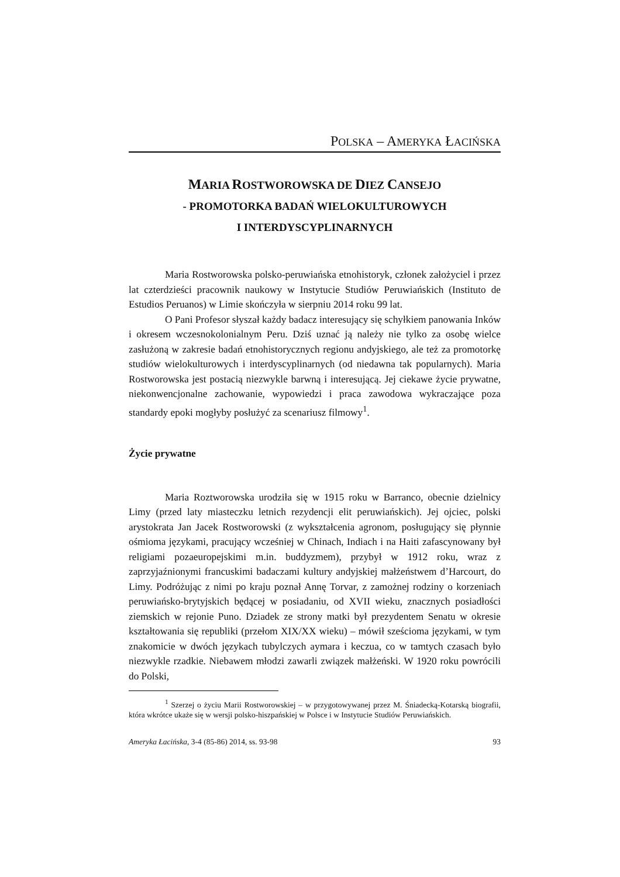POLSKA – AMERYKA ŁACIŃSKA
MARIA ROSTWOROWSKA DE DIEZ CANSEJO
- PROMOTORKA BADAŃ WIELOKULTUROWYCH
I INTERDYSCYPLINARNYCH
Maria Rostworowska polsko-peruwiańska etnohistoryk, członek założyciel i przez lat czterdzieści pracownik naukowy w Instytucie Studiów Peruwiańskich (Instituto de Estudios Peruanos) w Limie skończyła w sierpniu 2014 roku 99 lat.
O Pani Profesor słyszał każdy badacz interesujący się schyłkiem panowania Inków i okresem wczesnokolonialnym Peru. Dziś uznać ją należy nie tylko za osobę wielce zasłużoną w zakresie badań etnohistorycznych regionu andyjskiego, ale też za promotorkę studiów wielokulturowych i interdyscyplinarnych (od niedawna tak popularnych). Maria Rostworowska jest postacią niezwykle barwną i interesującą. Jej ciekawe życie prywatne, niekonwencjonalne zachowanie, wypowiedzi i praca zawodowa wykraczające poza standardy epoki mogłyby posłużyć za scenariusz filmowy<sup>1</sup>.
Życie prywatne
Maria Roztworowska urodziła się w 1915 roku w Barranco, obecnie dzielnicy Limy (przed laty miasteczku letnich rezydencji elit peruwiańskich). Jej ojciec, polski arystokrata Jan Jacek Rostworowski (z wykształcenia agronom, posługujący się płynnie ośmioma językami, pracujący wcześniej w Chinach, Indiach i na Haiti zafascynowany był religiami pozaeuropejskimi m.in. buddyzmem), przybył w 1912 roku, wraz z zaprzyjaźnionymi francuskimi badaczami kultury andyjskiej małżeństwem d’Harcourt, do Limy. Podróżując z nimi po kraju poznał Annę Torvar, z zamożnej rodziny o korzeniach peruwiańsko-brytyjskich będącej w posiadaniu, od XVII wieku, znacznych posiadłości ziemskich w rejonie Puno. Dziadek ze strony matki był prezydentem Senatu w okresie kształtowania się republiki (przełom XIX/XX wieku) – mówił sześcioma językami, w tym znakomicie w dwóch językach tubylczych aymara i keczua, co w tamtych czasach było niezwykle rzadkie. Niebawem młodzi zawarli związek małżeński. W 1920 roku powrócili do Polski,
<sup>1</sup> Szerzej o życiu Marii Rostworowskiej – w przygotowywanej przez M. Śniadecką-Kotarską biografii, która wkrótce ukaże się w wersji polsko-hiszpańskiej w Polsce i w Instytucie Studiów Peruwiańskich.
Ameryka Łacińska, 3-4 (85-86) 2014, ss. 93-98 93